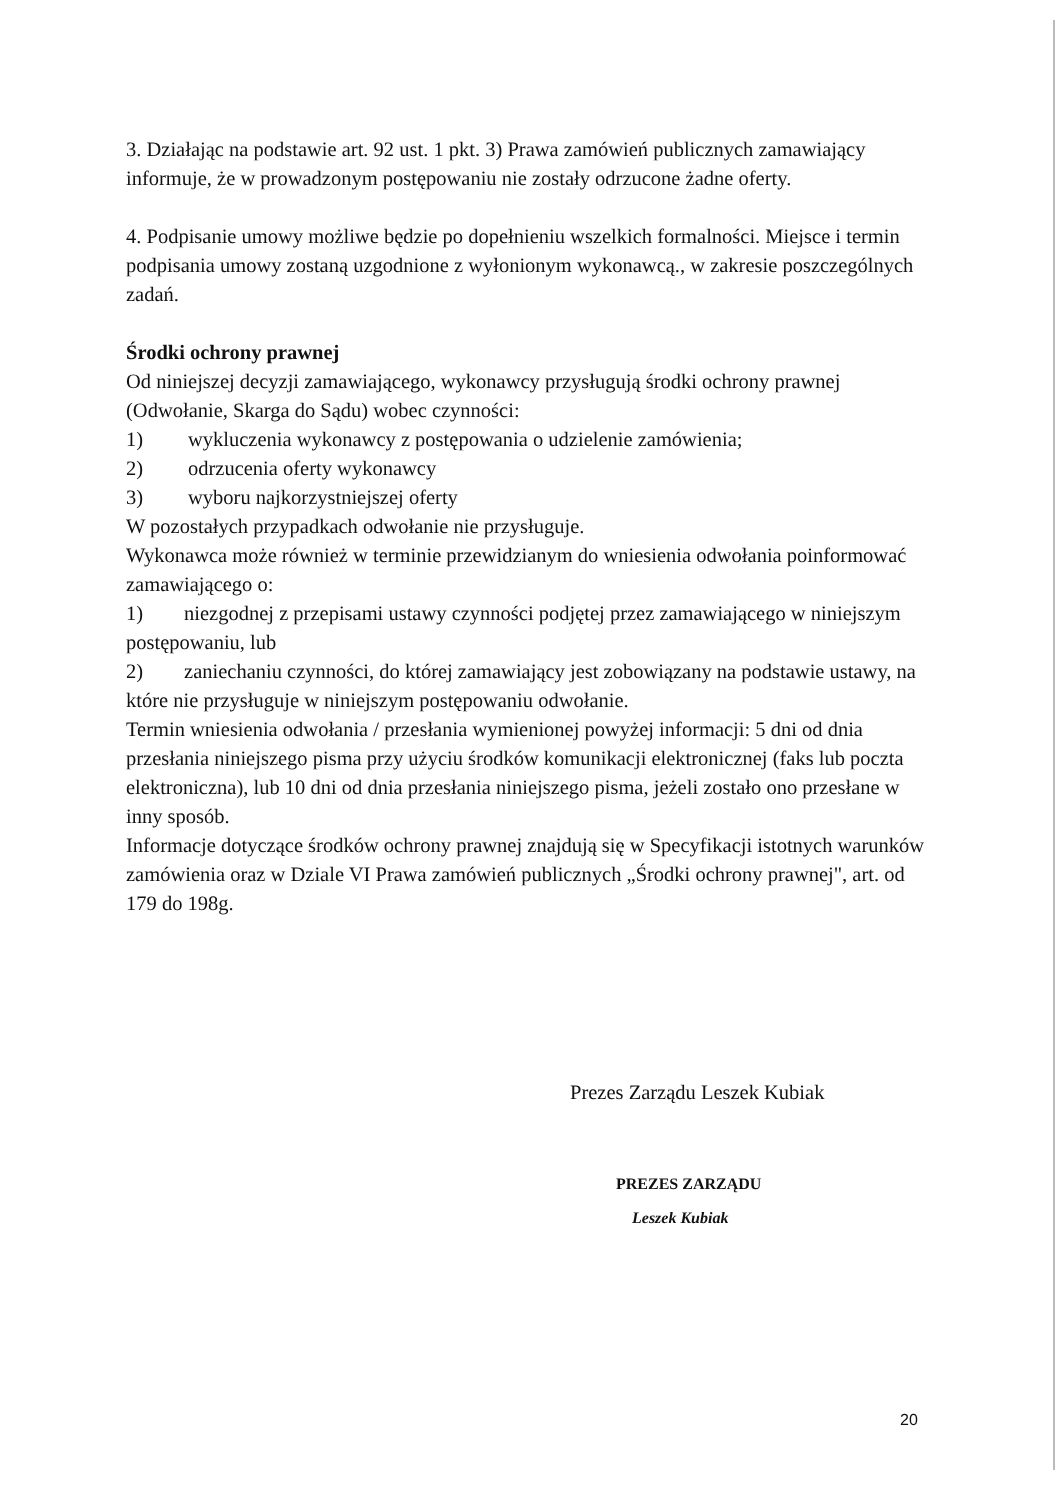3. Działając na podstawie art. 92 ust. 1 pkt. 3) Prawa zamówień publicznych zamawiający informuje, że w prowadzonym postępowaniu nie zostały odrzucone żadne oferty.
4. Podpisanie umowy możliwe będzie po dopełnieniu wszelkich formalności. Miejsce i termin podpisania umowy zostaną uzgodnione z wyłonionym wykonawcą., w zakresie poszczególnych zadań.
Środki ochrony prawnej
Od niniejszej decyzji zamawiającego, wykonawcy przysługują środki ochrony prawnej (Odwołanie, Skarga do Sądu) wobec czynności:
1) wykluczenia wykonawcy z postępowania o udzielenie zamówienia;
2) odrzucenia oferty wykonawcy
3) wyboru najkorzystniejszej oferty
W pozostałych przypadkach odwołanie nie przysługuje.
Wykonawca może również w terminie przewidzianym do wniesienia odwołania poinformować zamawiającego o:
1) niezgodnej z przepisami ustawy czynności podjętej przez zamawiającego w niniejszym postępowaniu, lub
2) zaniechaniu czynności, do której zamawiający jest zobowiązany na podstawie ustawy, na które nie przysługuje w niniejszym postępowaniu odwołanie.
Termin wniesienia odwołania / przesłania wymienionej powyżej informacji: 5 dni od dnia przesłania niniejszego pisma przy użyciu środków komunikacji elektronicznej (faks lub poczta elektroniczna), lub 10 dni od dnia przesłania niniejszego pisma, jeżeli zostało ono przesłane w inny sposób.
Informacje dotyczące środków ochrony prawnej znajdują się w Specyfikacji istotnych warunków zamówienia oraz w Dziale VI Prawa zamówień publicznych „Środki ochrony prawnej", art. od 179 do 198g.
Prezes Zarządu Leszek Kubiak
PREZES ZARZĄDU
Leszek Kubiak
20